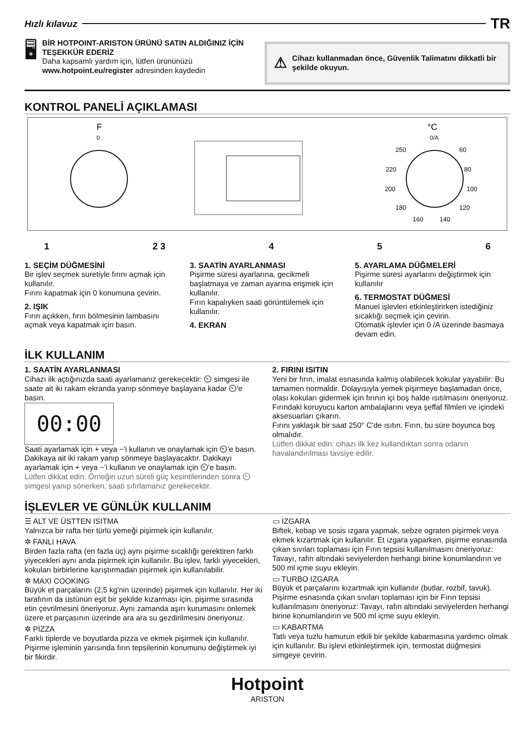Hızlı kılavuz TR
🖥
BİR HOTPOINT-ARISTON ÜRÜNÜ SATIN ALDIĞINIZ İÇİN TEŞEKKÜR EDERİZ
Daha kapsamlı yardım için, lütfen ürününüzü www.hotpoint.eu/register adresinden kaydedin
⚠ Cihazı kullanmadan önce, Güvenlik Talimatını dikkatli bir şekilde okuyun.
KONTROL PANELİ AÇIKLAMASI
F
0
°C
0/A
250
60
220
80
200
100
180
120
160
140
1 2 3 4 5 6
1. SEÇİM DÜĞMESİNİ
Bir işlev seçmek suretiyle fırını açmak için kullanılır.
Fırını kapatmak için 0 konumuna çevirin.
2. IŞIK
Fırın açıkken, fırın bölmesinin lambasını açmak veya kapatmak için basın.
3. SAATİN AYARLANMASI
Pişirme süresi ayarlarına, gecikmeli başlatmaya ve zaman ayarına erişmek için kullanılır.
Fırın kapalıyken saati görüntülemek için kullanılır.
4. EKRAN
5. AYARLAMA DÜĞMELERİ
Pişirme süresi ayarlarını değiştirmek için kullanılır
6. TERMOSTAT DÜĞMESİ
Manuel işlevleri etkinleştirirken istediğiniz sıcaklığı seçmek için çevirin.
Otomatik işlevler için 0 /A üzerinde basmaya devam edin.
İLK KULLANIM
1. SAATİN AYARLANMASI
Cihazı ilk açtığınızda saati ayarlamanız gerekecektir: ⏲ simgesi ile saate ait iki rakam ekranda yanıp sönmeye başlayana kadar ⏲'e basın.
00:00
Saati ayarlamak için + veya −'i kullanın ve onaylamak için ⏲'e basın. Dakikaya ait iki rakam yanıp sönmeye başlayacaktır. Dakikayı ayarlamak için + veya −'i kullanın ve onaylamak için ⏲'e basın.
Lütfen dikkat edin: Örneğin uzun süreli güç kesintilerinden sonra ⏲ simgesi yanıp sönerken, saati sıfırlamanız gerekecektir.
2. FIRINI ISITIN
Yeni bir fırın, imalat esnasında kalmış olabilecek kokular yayabilir: Bu tamamen normaldir. Dolayısıyla yemek pişirmeye başlamadan önce, olası kokuları gidermek için fırının içi boş halde ısıtılmasını öneriyoruz.
Fırındaki koruyucu karton ambalajlarını veya şeffaf filmleri ve içindeki aksesuarları çıkarın.
Fırını yaklaşık bir saat 250° C'de ısıtın. Fırın, bu süre boyunca boş olmalıdır.
Lütfen dikkat edin: cihazı ilk kez kullandıktan sonra odanın havalandırılması tavsiye edilir.
İŞLEVLER VE GÜNLÜK KULLANIM
☰ ALT VE ÜSTTEN ISITMA
Yalnızca bir rafta her türlü yemeği pişirmek için kullanılır.
✲ FANLI HAVA
Birden fazla rafta (en fazla üç) aynı pişirme sıcaklığı gerektiren farklı yiyecekleri aynı anda pişirmek için kullanılır. Bu işlev, farklı yiyecekleri, kokuları birbirlerine karıştırmadan pişirmek için kullanılabilir.
✲ MAXI COOKING
Büyük et parçalarını (2,5 kg'nin üzerinde) pişirmek için kullanılır. Her iki tarafının da üstünün eşit bir şekilde kızarması için, pişirme sırasında etin çevrilmesini öneriyoruz. Aynı zamanda aşırı kurumasını önlemek üzere et parçasının üzerinde ara ara su gezdirilmesini öneriyoruz.
✲ PİZZA
Farklı tiplerde ve boyutlarda pizza ve ekmek pişirmek için kullanılır. Pişirme işleminin yarısında fırın tepsilerinin konumunu değiştirmek iyi bir fikirdir.
▭ IZGARA
Biftek, kebap ve sosis ızgara yapmak, sebze ograten pişirmek veya ekmek kızartmak için kullanılır. Et ızgara yaparken, pişirme esnasında çıkan sıvıları toplaması için Fırın tepsisi kullanılmasını öneriyoruz: Tavayı, rafın altındaki seviyelerden herhangi birine konumlandırın ve 500 ml içme suyu ekleyin.
▭ TURBO IZGARA
Büyük et parçalarını kızartmak için kullanılır (butlar, rozbif, tavuk). Pişirme esnasında çıkan sıvıları toplaması için bir Fırın tepsisi kullanılmasını öneriyoruz: Tavayı, rafın altındaki seviyelerden herhangi birine konumlandırın ve 500 ml içme suyu ekleyin.
▭ KABARTMA
Tatlı veya tuzlu hamurun etkili bir şekilde kabarmasına yardımcı olmak için kullanılır. Bu işlevi etkinleştirmek için, termostat düğmesini simgeye çevirin.
Hotpoint
ARISTON